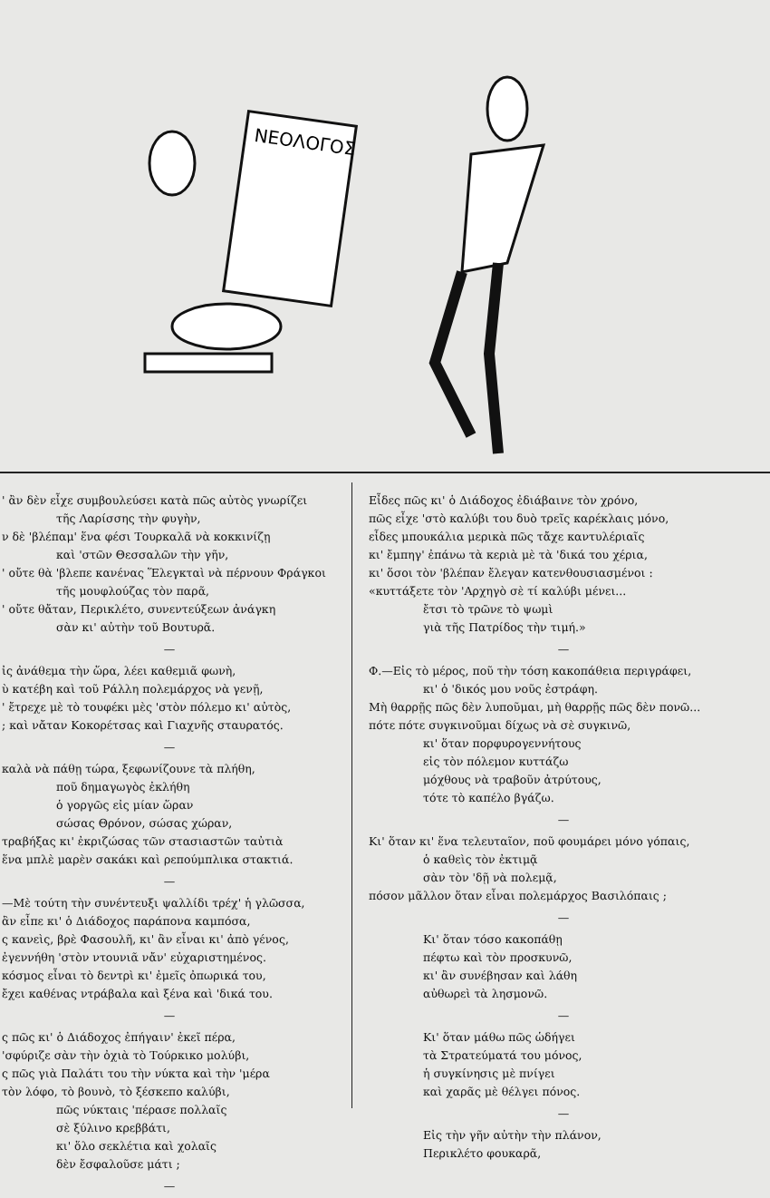ΝΕΟΛΟΓΟΣ
' ἂν δὲν εἶχε συμβουλεύσει κατὰ πῶς αὐτὸς γνωρίζει
τῆς Λαρίσσης τὴν φυγὴν,
ν δὲ 'βλέπαμ' ἕνα φέσι Τουρκαλᾶ νὰ κοκκινίζῃ
καὶ 'στῶν Θεσσαλῶν τὴν γῆν,
' οὔτε θὰ 'βλεπε κανένας Ἕλεγκταὶ νὰ πέρνουν Φράγκοι
τῆς μουφλούζας τὸν παρᾶ,
' οὔτε θἄταν, Περικλέτο, συνεντεύξεων ἀνάγκη
σὰν κι' αὐτὴν τοῦ Βουτυρᾶ.
—
ἰς ἀνάθεμα τὴν ὥρα, λέει καθεμιᾶ φωνὴ,
ὺ κατέβη καὶ τοῦ Ράλλη πολεμάρχος νὰ γενῇ,
' ἔτρεχε μὲ τὸ τουφέκι μὲς 'στὸν πόλεμο κι' αὐτὸς,
; καὶ νἄταν Κοκορέτσας καὶ Γιαχνῆς σταυρατός.
—
καλὰ νὰ πάθῃ τώρα, ξεφωνίζουνε τὰ πλήθη,
ποῦ δημαγωγὸς ἐκλήθη
ὁ γοργῶς εἰς μίαν ὥραν
σώσας Θρόνον, σώσας χώραν,
τραβήξας κι' ἐκριζώσας τῶν στασιαστῶν ταὐτιὰ
ἕνα μπλὲ μαρὲν σακάκι καὶ ρεπούμπλικα στακτιά.
—
—Μὲ τούτη τὴν συνέντευξι ψαλλίδι τρέχ' ἡ γλῶσσα,
ἂν εἶπε κι' ὁ Διάδοχος παράπονα καμπόσα,
ς κανεὶς, βρὲ Φασουλῆ, κι' ἂν εἶναι κι' ἀπὸ γένος,
ἐγεννήθη 'στὸν ντουνιᾶ νἄν' εὐχαριστημένος.
κόσμος εἶναι τὸ δεντρὶ κι' ἐμεῖς ὀπωρικά του,
ἔχει καθένας ντράβαλα καὶ ξένα καὶ 'δικά του.
—
ς πῶς κι' ὁ Διάδοχος ἐπήγαιν' ἐκεῖ πέρα,
'σφύριζε σὰν τὴν ὀχιὰ τὸ Τούρκικο μολύβι,
ς πῶς γιὰ Παλάτι του τὴν νύκτα καὶ τὴν 'μέρα
τὸν λόφο, τὸ βουνὸ, τὸ ξέσκεπο καλύβι,
πῶς νύκταις 'πέρασε πολλαῖς
σὲ ξύλινο κρεββάτι,
κι' ὅλο σεκλέτια καὶ χολαῖς
δὲν ἔσφαλοῦσε μάτι ;
—
Εἶδες πῶς κι' ὁ Διάδοχος ἐδιάβαινε τὸν χρόνο,
πῶς εἶχε 'στὸ καλύβι του δυὸ τρεῖς καρέκλαις μόνο,
εἶδες μπουκάλια μερικὰ πῶς τἄχε καντυλέριαῖς
κι' ἔμπηγ' ἐπάνω τὰ κεριὰ μὲ τὰ 'δικά του χέρια,
κι' ὅσοι τὸν 'βλέπαν ἔλεγαν κατενθουσιασμένοι :
«κυττάξετε τὸν 'Αρχηγὸ σὲ τί καλύβι μένει...
ἔτσι τὸ τρῶνε τὸ ψωμὶ
γιὰ τῆς Πατρίδος τὴν τιμή.»
—
Φ.—Εἰς τὸ μέρος, ποῦ τὴν τόση κακοπάθεια περιγράφει,
κι' ὁ 'δικός μου νοῦς ἐστράφη.
Μὴ θαρρῇς πῶς δὲν λυποῦμαι, μὴ θαρρῇς πῶς δὲν πονῶ...
πότε πότε συγκινοῦμαι δίχως νὰ σὲ συγκινῶ,
κι' ὅταν πορφυρογεννήτους
εἰς τὸν πόλεμον κυττάζω
μόχθους νὰ τραβοῦν ἀτρύτους,
τότε τὸ καπέλο βγάζω.
—
Κι' ὅταν κι' ἕνα τελευταῖον, ποῦ φουμάρει μόνο γόπαις,
ὁ καθεὶς τὸν ἐκτιμᾷ
σὰν τὸν 'δῇ νὰ πολεμᾷ,
πόσον μᾶλλον ὅταν εἶναι πολεμάρχος Βασιλόπαις ;
—
Κι' ὅταν τόσο κακοπάθῃ
πέφτω καὶ τὸν προσκυνῶ,
κι' ἂν συνέβησαν καὶ λάθη
αὐθωρεὶ τὰ λησμονῶ.
—
Κι' ὅταν μάθω πῶς ὡδήγει
τὰ Στρατεύματά του μόνος,
ἡ συγκίνησις μὲ πνίγει
καὶ χαρᾶς μὲ θέλγει πόνος.
—
Εἰς τὴν γῆν αὐτὴν τὴν πλάνον,
Περικλέτο φουκαρᾶ,